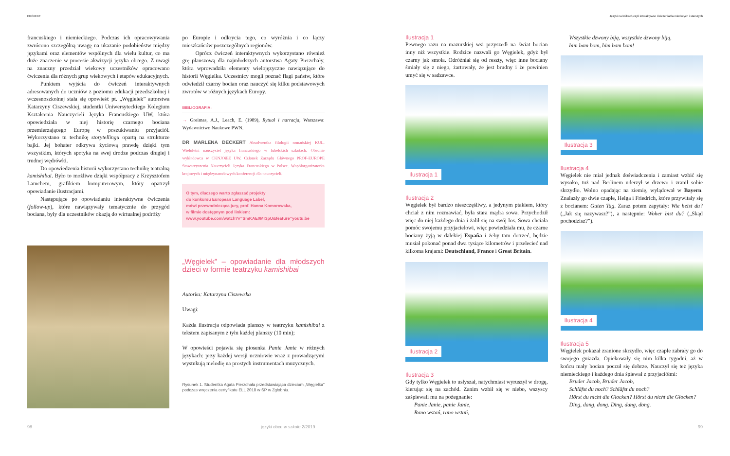PROJEKT Języki na kółkach,czyli interaktywne ćwiczeniadla młodszych i starszych
francuskiego i niemieckiego. Podczas ich opracowywania zwrócono szczególną uwagę na ukazanie podobieństw między językami oraz elementów wspólnych dla wielu kultur, co ma duże znaczenie w procesie akwizycji języka obcego. Z uwagi na znaczny przedział wiekowy uczestników opracowano ćwiczenia dla różnych grup wiekowych i etapów edukacyjnych.
Punktem wyjścia do ćwiczeń interaktywnych adresowanych do uczniów z poziomu edukacji przedszkolnej i wczesnoszkolnej stała się opowieść pt. „Węgielek” autorstwa Katarzyny Ciszewskiej, studentki Uniwersyteckiego Kolegium Kształcenia Nauczycieli Języka Francuskiego UW, która opowiedziała w niej historię czarnego bociana przemierzającego Europę w poszukiwaniu przyjaciół. Wykorzystano tu technikę storytellingu opartą na strukturze bajki. Jej bohater odkrywa życiową prawdę dzięki tym wszystkim, których spotyka na swej drodze podczas długiej i trudnej wędrówki.
Do opowiedzenia historii wykorzystano technikę teatralną kamishibai. Było to możliwe dzięki współpracy z Krzysztofem Lamchem, grafikiem komputerowym, który opatrzył opowiadanie ilustracjami.
Następujące po opowiadaniu interaktywne ćwiczenia (follow-up), które nawiązywały tematycznie do przygód bociana, były dla uczestników okazją do wirtualnej podróży
po Europie i odkrycia tego, co wyróżnia i co łączy mieszkańców poszczególnych regionów.
Oprócz ćwiczeń interaktywnych wykorzystano również grę planszową dla najmłodszych autorstwa Agaty Pierzchały, która wprowadziła elementy wielojęzyczne nawiązujące do historii Węgielka. Uczestnicy mogli poznać flagi państw, które odwiedził czarny bocian oraz nauczyć się kilku podstawowych zwrotów w różnych językach Europy.
BIBLIOGRAFIA:
→ Greimas, A.J., Leach, E. (1989), Rytuał i narracja, Warszawa: Wydawnictwo Naukowe PWN.
DR MARLENA DECKERT Absolwentka filologii romańskiej KUL. Wieloletni nauczyciel języka francuskiego w lubelskich szkołach. Obecnie wykładowca w CKNJOiEE UW. Członek Zarządu Głównego PROF-EUROPE Stowarzyszenia Nauczycieli Języka Francuskiego w Polsce. Współorganizatorka krajowych i międzynarodowych konferencji dla nauczycieli.
O tym, dlaczego warto zgłaszać projekty
do konkursu European Language Label,
mówi przewodnicząca jury, prof. Hanna Komorowska,
w filmie dostępnym pod linkiem:
www.youtube.com/watch?v=SmKAE0Mr3pU&feature=youtu.be
„Węgielek” – opowiadanie dla młodszych dzieci w formie teatrzyku kamishibai
Autorka: Katarzyna Ciszewska
Uwagi:
Każda ilustracja odpowiada planszy w teatrzyku kamishibai z tekstem zapisanym z tyłu każdej planszy (10 min);
W opowieści pojawia się piosenka Panie Janie w różnych językach: przy każdej wersji uczniowie wraz z prowadzącymi wystukują melodię na prostych instrumentach muzycznych.
Rysunek 1. Studentka Agata Pierzchała przedstawiająca dzieciom „Węgielka” podczas wręczenia certyfikatu ELL 2018 w SP w Zgłobniu.
Ilustracja 1
Pewnego razu na mazurskiej wsi przyszedł na świat bocian inny niż wszystkie. Rodzice nazwali go Węgielek, gdyż był czarny jak smoła. Odróżniał się od reszty, więc inne bociany śmiały się z niego, żartowały, że jest brudny i że powinien umyć się w sadzawce.
Ilustracja 1
Ilustracja 2
Węgielek był bardzo nieszczęśliwy, a jedynym ptakiem, który chciał z nim rozmawiać, była stara mądra sowa. Przychodził więc do niej każdego dnia i żalił się na swój los. Sowa chciała pomóc swojemu przyjacielowi, więc powiedziała mu, że czarne bociany żyją w dalekiej España i żeby tam dotrzeć, będzie musiał pokonać ponad dwa tysiące kilometrów i przelecieć nad kilkoma krajami: Deutschland, France i Great Britain.
Ilustracja 2
Ilustracja 3
Gdy tylko Węgielek to usłyszał, natychmiast wyruszył w drogę, kierując się na zachód. Zanim wzbił się w niebo, wszyscy zaśpiewali mu na pożegnanie:
Panie Janie, panie Janie,
Rano wstań, rano wstań,
Wszystkie dzwony biją, wszystkie dzwony biją,
bim bam bom, bim bam bom!
Ilustracja 3
Ilustracja 4
Węgielek nie miał jednak doświadczenia i zamiast wzbić się wysoko, tuż nad Berlinem uderzył w drzewo i zranił sobie skrzydło. Wolno opadając na ziemię, wylądował w Bayern. Znalazły go dwie czaple, Helga i Friedrich, które przywitały się z bocianem: Guten Tag. Zaraz potem zapytały: Wie heist du? („Jak się nazywasz?”), a następnie: Woher bist du? („Skąd pochodzisz?”).
Ilustracja 4
Ilustracja 5
Węgielek pokazał zranione skrzydło, więc czaple zabrały go do swojego gniazda. Opiekowały się nim kilka tygodni, aż w końcu mały bocian poczuł się dobrze. Nauczył się też języka niemieckiego i każdego dnia śpiewał z przyjaciółmi:
Bruder Jacob, Bruder Jacob,
Schläfst du noch? Schläfst du noch?
Hörst du nicht die Glocken? Hörst du nicht die Glocken?
Ding, dang, dong. Ding, dang, dong.
98 języki obce w szkole 2/2019 99